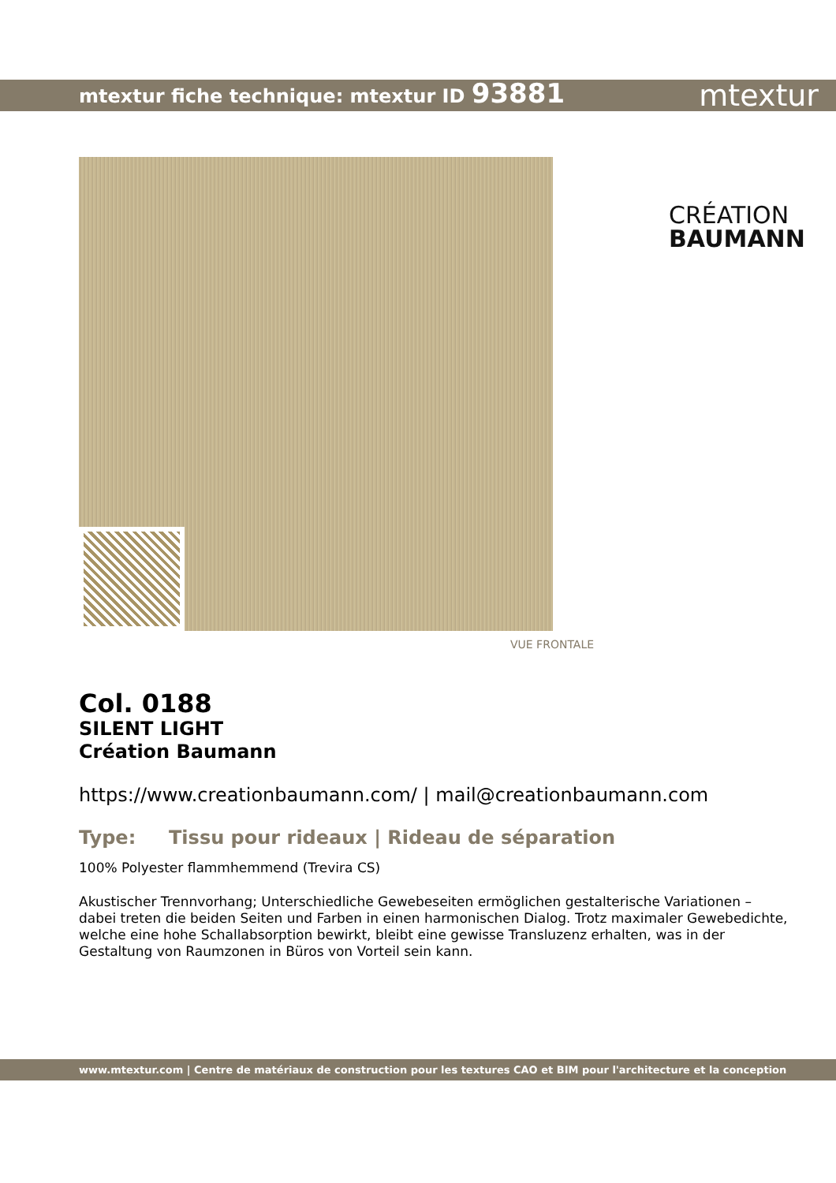mtextur fiche technique: mtextur ID 93881
mtextur
CRÉATION
BAUMANN
VUE FRONTALE
Col. 0188
SILENT LIGHT
Création Baumann
https://www.creationbaumann.com/ | mail@creationbaumann.com
Type: Tissu pour rideaux | Rideau de séparation
100% Polyester flammhemmend (Trevira CS)
Akustischer Trennvorhang; Unterschiedliche Gewebeseiten ermöglichen gestalterische Variationen – dabei treten die beiden Seiten und Farben in einen harmonischen Dialog. Trotz maximaler Gewebedichte, welche eine hohe Schallabsorption bewirkt, bleibt eine gewisse Transluzenz erhalten, was in der Gestaltung von Raumzonen in Büros von Vorteil sein kann.
www.mtextur.com | Centre de matériaux de construction pour les textures CAO et BIM pour l'architecture et la conception